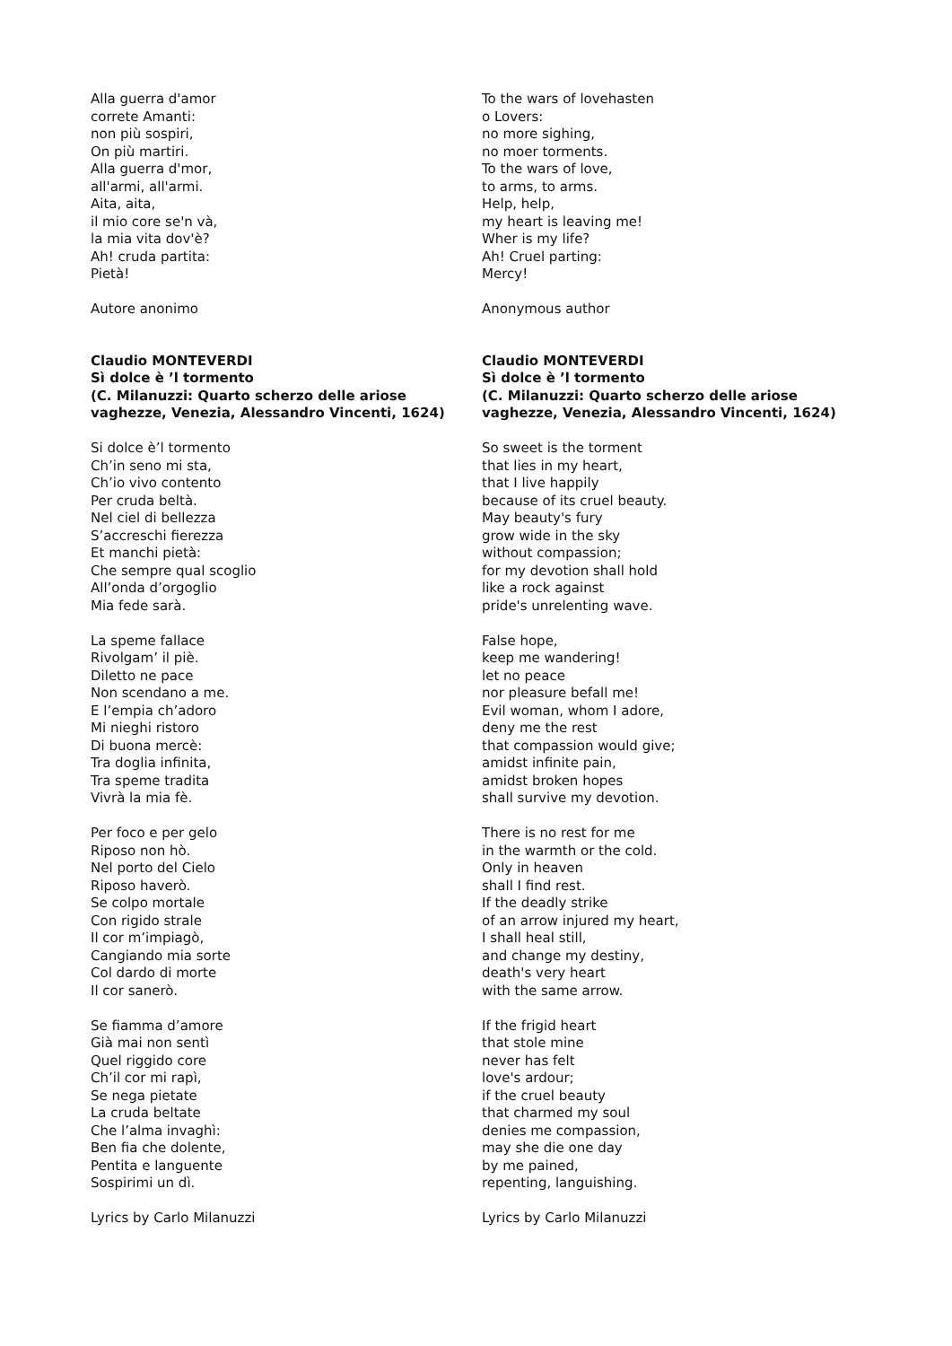Alla guerra d'amor
correte Amanti:
non più sospiri,
On più martiri.
Alla guerra d'mor,
all'armi, all'armi.
Aita, aita,
il mio core se'n và,
la mia vita dov'è?
Ah! cruda partita:
Pietà!
Autore anonimo
Claudio MONTEVERDI
Sì dolce è ’l tormento
(C. Milanuzzi: Quarto scherzo delle ariose vaghezze, Venezia, Alessandro Vincenti, 1624)
Si dolce è’l tormento
Ch’in seno mi sta,
Ch’io vivo contento
Per cruda beltà.
Nel ciel di bellezza
S’accreschi fierezza
Et manchi pietà:
Che sempre qual scoglio
All’onda d’orgoglio
Mia fede sarà.
La speme fallace
Rivolgam’ il piè.
Diletto ne pace
Non scendano a me.
E l’empia ch’adoro
Mi nieghi ristoro
Di buona mercè:
Tra doglia infinita,
Tra speme tradita
Vivrà la mia fè.
Per foco e per gelo
Riposo non hò.
Nel porto del Cielo
Riposo haverò.
Se colpo mortale
Con rigido strale
Il cor m’impiagò,
Cangiando mia sorte
Col dardo di morte
Il cor sanerò.
Se fiamma d’amore
Già mai non sentì
Quel riggido core
Ch’il cor mi rapì,
Se nega pietate
La cruda beltate
Che l’alma invaghì:
Ben fia che dolente,
Pentita e languente
Sospirimi un dì.
Lyrics by Carlo Milanuzzi
To the wars of lovehasten
o Lovers:
no more sighing,
no moer torments.
To the wars of love,
to arms, to arms.
Help, help,
my heart is leaving me!
Wher is my life?
Ah! Cruel parting:
Mercy!
Anonymous author
Claudio MONTEVERDI
Sì dolce è ’l tormento
(C. Milanuzzi: Quarto scherzo delle ariose vaghezze, Venezia, Alessandro Vincenti, 1624)
So sweet is the torment
that lies in my heart,
that I live happily
because of its cruel beauty.
May beauty's fury
grow wide in the sky
without compassion;
for my devotion shall hold
like a rock against
pride's unrelenting wave.
False hope,
keep me wandering!
let no peace
nor pleasure befall me!
Evil woman, whom I adore,
deny me the rest
that compassion would give;
amidst infinite pain,
amidst broken hopes
shall survive my devotion.
There is no rest for me
in the warmth or the cold.
Only in heaven
shall I find rest.
If the deadly strike
of an arrow injured my heart,
I shall heal still,
and change my destiny,
death's very heart
with the same arrow.
If the frigid heart
that stole mine
never has felt
love's ardour;
if the cruel beauty
that charmed my soul
denies me compassion,
may she die one day
by me pained,
repenting, languishing.
Lyrics by Carlo Milanuzzi